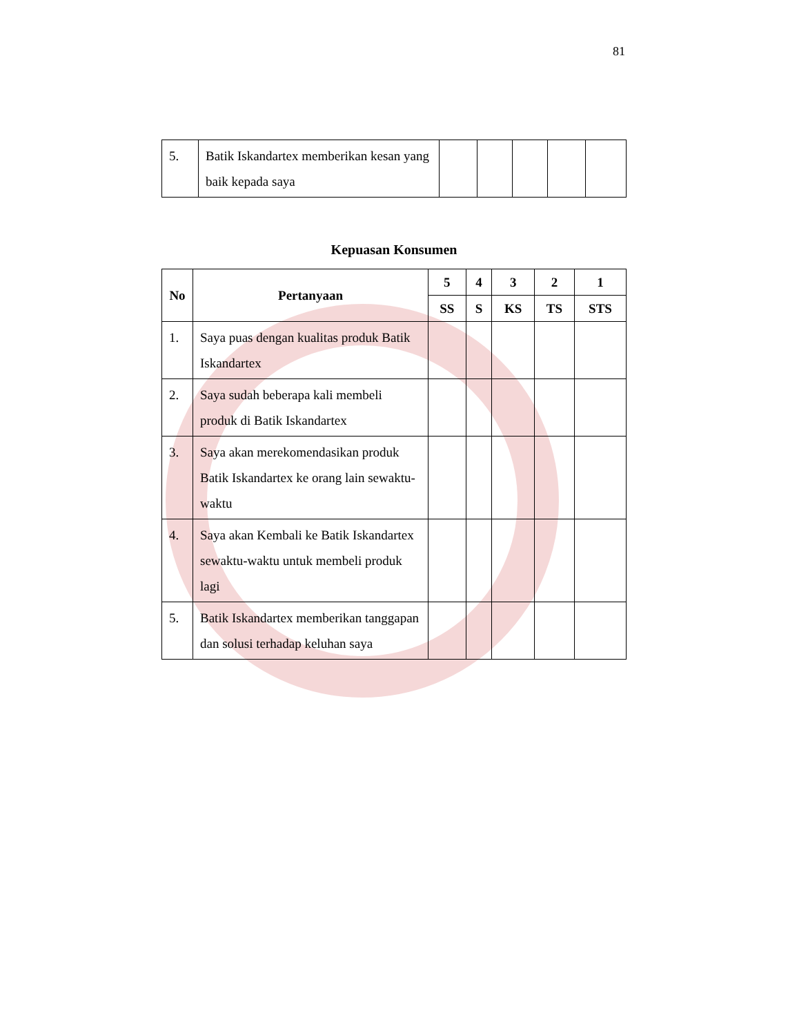81
| 5. | Batik Iskandartex memberikan kesan yang baik kepada saya | | | | | |
Kepuasan Konsumen
| No | Pertanyaan | 5 | 4 | 3 | 2 | 1 |
| --- | --- | --- | --- | --- | --- | --- |
| | | SS | S | KS | TS | STS |
| 1. | Saya puas dengan kualitas produk Batik Iskandartex | | | | | |
| 2. | Saya sudah beberapa kali membeli produk di Batik Iskandartex | | | | | |
| 3. | Saya akan merekomendasikan produk Batik Iskandartex ke orang lain sewaktu-waktu | | | | | |
| 4. | Saya akan Kembali ke Batik Iskandartex sewaktu-waktu untuk membeli produk lagi | | | | | |
| 5. | Batik Iskandartex memberikan tanggapan dan solusi terhadap keluhan saya | | | | | |